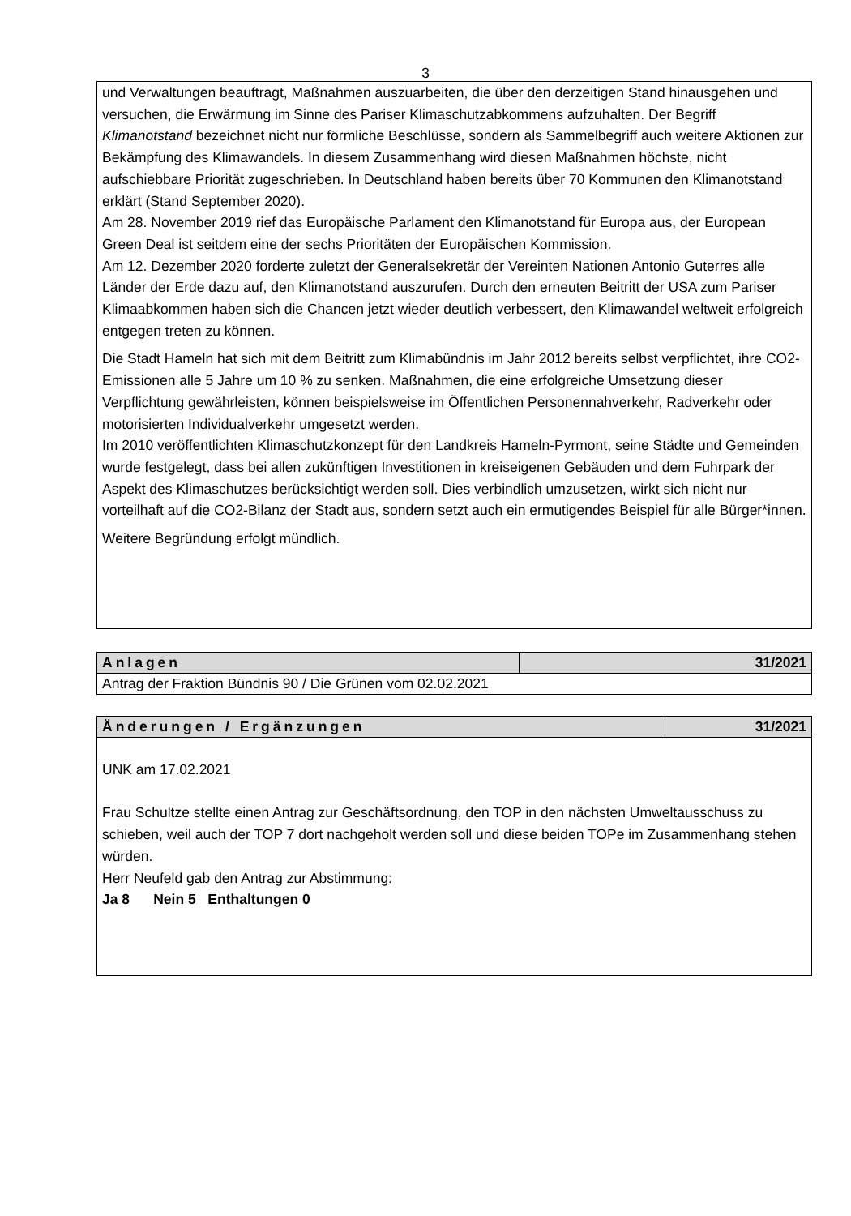3
und Verwaltungen beauftragt, Maßnahmen auszuarbeiten, die über den derzeitigen Stand hinausgehen und versuchen, die Erwärmung im Sinne des Pariser Klimaschutzabkommens aufzuhalten. Der Begriff Klimanotstand bezeichnet nicht nur förmliche Beschlüsse, sondern als Sammelbegriff auch weitere Aktionen zur Bekämpfung des Klimawandels. In diesem Zusammenhang wird diesen Maßnahmen höchste, nicht aufschiebbare Priorität zugeschrieben. In Deutschland haben bereits über 70 Kommunen den Klimanotstand erklärt (Stand September 2020).
Am 28. November 2019 rief das Europäische Parlament den Klimanotstand für Europa aus, der European Green Deal ist seitdem eine der sechs Prioritäten der Europäischen Kommission.
Am 12. Dezember 2020 forderte zuletzt der Generalsekretär der Vereinten Nationen Antonio Guterres alle Länder der Erde dazu auf, den Klimanotstand auszurufen. Durch den erneuten Beitritt der USA zum Pariser Klimaabkommen haben sich die Chancen jetzt wieder deutlich verbessert, den Klimawandel weltweit erfolgreich entgegen treten zu können.
Die Stadt Hameln hat sich mit dem Beitritt zum Klimabündnis im Jahr 2012 bereits selbst verpflichtet, ihre CO2-Emissionen alle 5 Jahre um 10 % zu senken. Maßnahmen, die eine erfolgreiche Umsetzung dieser Verpflichtung gewährleisten, können beispielsweise im Öffentlichen Personennahverkehr, Radverkehr oder motorisierten Individualverkehr umgesetzt werden.
Im 2010 veröffentlichten Klimaschutzkonzept für den Landkreis Hameln-Pyrmont, seine Städte und Gemeinden wurde festgelegt, dass bei allen zukünftigen Investitionen in kreiseigenen Gebäuden und dem Fuhrpark der Aspekt des Klimaschutzes berücksichtigt werden soll. Dies verbindlich umzusetzen, wirkt sich nicht nur vorteilhaft auf die CO2-Bilanz der Stadt aus, sondern setzt auch ein ermutigendes Beispiel für alle Bürger*innen.
Weitere Begründung erfolgt mündlich.
| Anlagen | 31/2021 |
| --- | --- |
| Antrag der Fraktion Bündnis 90 / Die Grünen vom 02.02.2021 | |
| Änderungen / Ergänzungen | 31/2021 |
| --- | --- |
| UNK am 17.02.2021 Frau Schultze stellte einen Antrag zur Geschäftsordnung, den TOP in den nächsten Umweltausschuss zu schieben, weil auch der TOP 7 dort nachgeholt werden soll und diese beiden TOPe im Zusammenhang stehen würden. Herr Neufeld gab den Antrag zur Abstimmung: Ja 8 Nein 5 Enthaltungen 0 | |